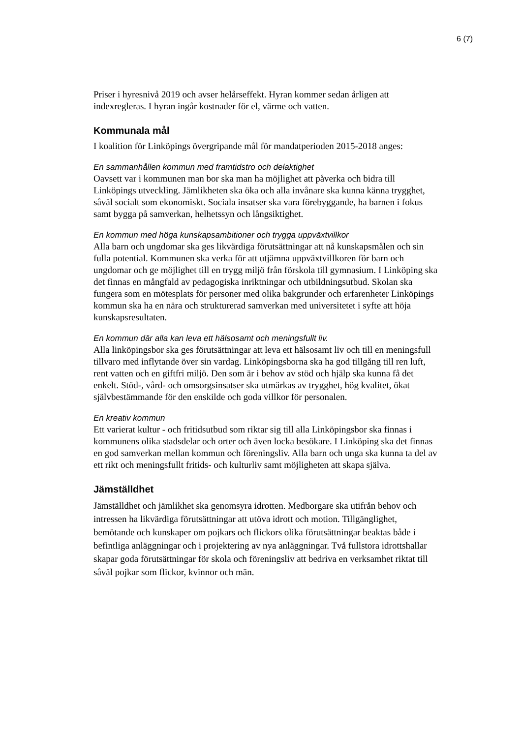6 (7)
Priser i hyresnivå 2019 och avser helårseffekt. Hyran kommer sedan årligen att indexregleras. I hyran ingår kostnader för el, värme och vatten.
Kommunala mål
I koalition för Linköpings övergripande mål för mandatperioden 2015-2018 anges:
En sammanhållen kommun med framtidstro och delaktighet
Oavsett var i kommunen man bor ska man ha möjlighet att påverka och bidra till Linköpings utveckling. Jämlikheten ska öka och alla invånare ska kunna känna trygghet, såväl socialt som ekonomiskt. Sociala insatser ska vara förebyggande, ha barnen i fokus samt bygga på samverkan, helhetssyn och långsiktighet.
En kommun med höga kunskapsambitioner och trygga uppväxtvillkor
Alla barn och ungdomar ska ges likvärdiga förutsättningar att nå kunskapsmålen och sin fulla potential. Kommunen ska verka för att utjämna uppväxtvillkoren för barn och ungdomar och ge möjlighet till en trygg miljö från förskola till gymnasium. I Linköping ska det finnas en mångfald av pedagogiska inriktningar och utbildningsutbud. Skolan ska fungera som en mötesplats för personer med olika bakgrunder och erfarenheter Linköpings kommun ska ha en nära och strukturerad samverkan med universitetet i syfte att höja kunskapsresultaten.
En kommun där alla kan leva ett hälsosamt och meningsfullt liv.
Alla linköpingsbor ska ges förutsättningar att leva ett hälsosamt liv och till en meningsfull tillvaro med inflytande över sin vardag. Linköpingsborna ska ha god tillgång till ren luft, rent vatten och en giftfri miljö. Den som är i behov av stöd och hjälp ska kunna få det enkelt. Stöd-, vård- och omsorgsinsatser ska utmärkas av trygghet, hög kvalitet, ökat självbestämmande för den enskilde och goda villkor för personalen.
En kreativ kommun
Ett varierat kultur - och fritidsutbud som riktar sig till alla Linköpingsbor ska finnas i kommunens olika stadsdelar och orter och även locka besökare. I Linköping ska det finnas en god samverkan mellan kommun och föreningsliv. Alla barn och unga ska kunna ta del av ett rikt och meningsfullt fritids- och kulturliv samt möjligheten att skapa själva.
Jämställdhet
Jämställdhet och jämlikhet ska genomsyra idrotten. Medborgare ska utifrån behov och intressen ha likvärdiga förutsättningar att utöva idrott och motion. Tillgänglighet, bemötande och kunskaper om pojkars och flickors olika förutsättningar beaktas både i befintliga anläggningar och i projektering av nya anläggningar. Två fullstora idrottshallar skapar goda förutsättningar för skola och föreningsliv att bedriva en verksamhet riktat till såväl pojkar som flickor, kvinnor och män.